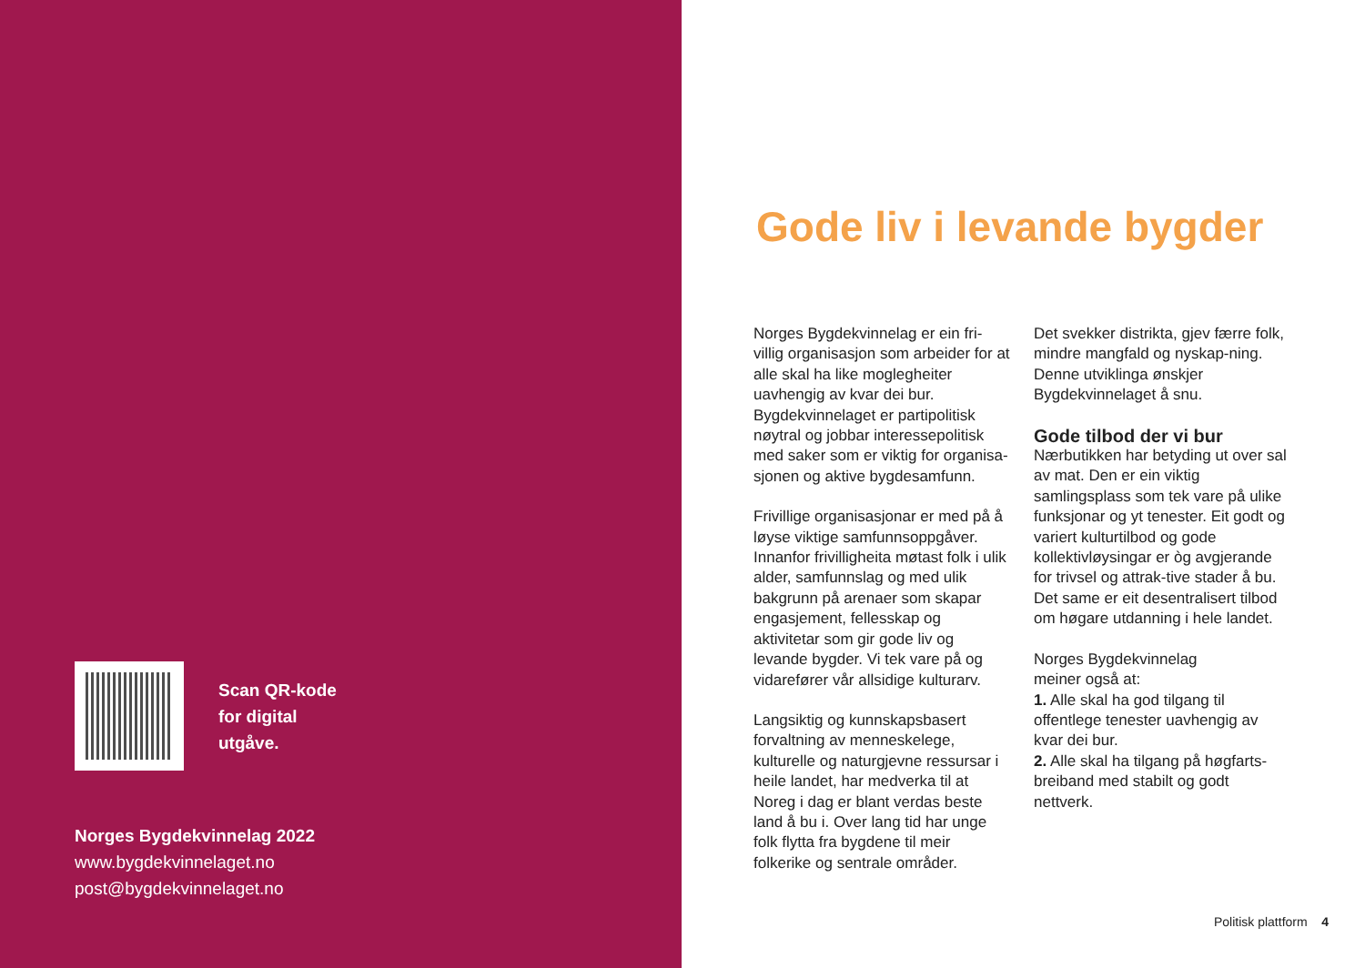Scan QR-kode
for digital
utgåve.
Norges Bygdekvinnelag 2022
www.bygdekvinnelaget.no
post@bygdekvinnelaget.no
Gode liv i levande bygder
Norges Bygdekvinnelag er ein fri-villig organisasjon som arbeider for at alle skal ha like moglegheiter uavhengig av kvar dei bur. Bygdekvinnelaget er partipolitisk nøytral og jobbar interessepolitisk med saker som er viktig for organisa-sjonen og aktive bygdesamfunn.
Frivillige organisasjonar er med på å løyse viktige samfunnsoppgåver. Innanfor frivilligheita møtast folk i ulik alder, samfunnslag og med ulik bakgrunn på arenaer som skapar engasjement, fellesskap og aktivitetar som gir gode liv og levande bygder. Vi tek vare på og vidarefører vår allsidige kulturarv.
Langsiktig og kunnskapsbasert forvaltning av menneskelege, kulturelle og naturgjevne ressursar i heile landet, har medverka til at Noreg i dag er blant verdas beste land å bu i. Over lang tid har unge folk flytta fra bygdene til meir folkerike og sentrale områder.
Det svekker distrikta, gjev færre folk, mindre mangfald og nyskap-ning. Denne utviklinga ønskjer Bygdekvinnelaget å snu.
Gode tilbod der vi bur
Nærbutikken har betyding ut over sal av mat. Den er ein viktig samlingsplass som tek vare på ulike funksjonar og yt tenester. Eit godt og variert kulturtilbod og gode kollektivløysingar er òg avgjerande for trivsel og attrak-tive stader å bu. Det same er eit desentralisert tilbod om høgare utdanning i hele landet.
Norges Bygdekvinnelag
meiner også at:
1. Alle skal ha god tilgang til offentlege tenester uavhengig av kvar dei bur.
2. Alle skal ha tilgang på høgfarts-breiband med stabilt og godt nettverk.
Politisk plattform 4